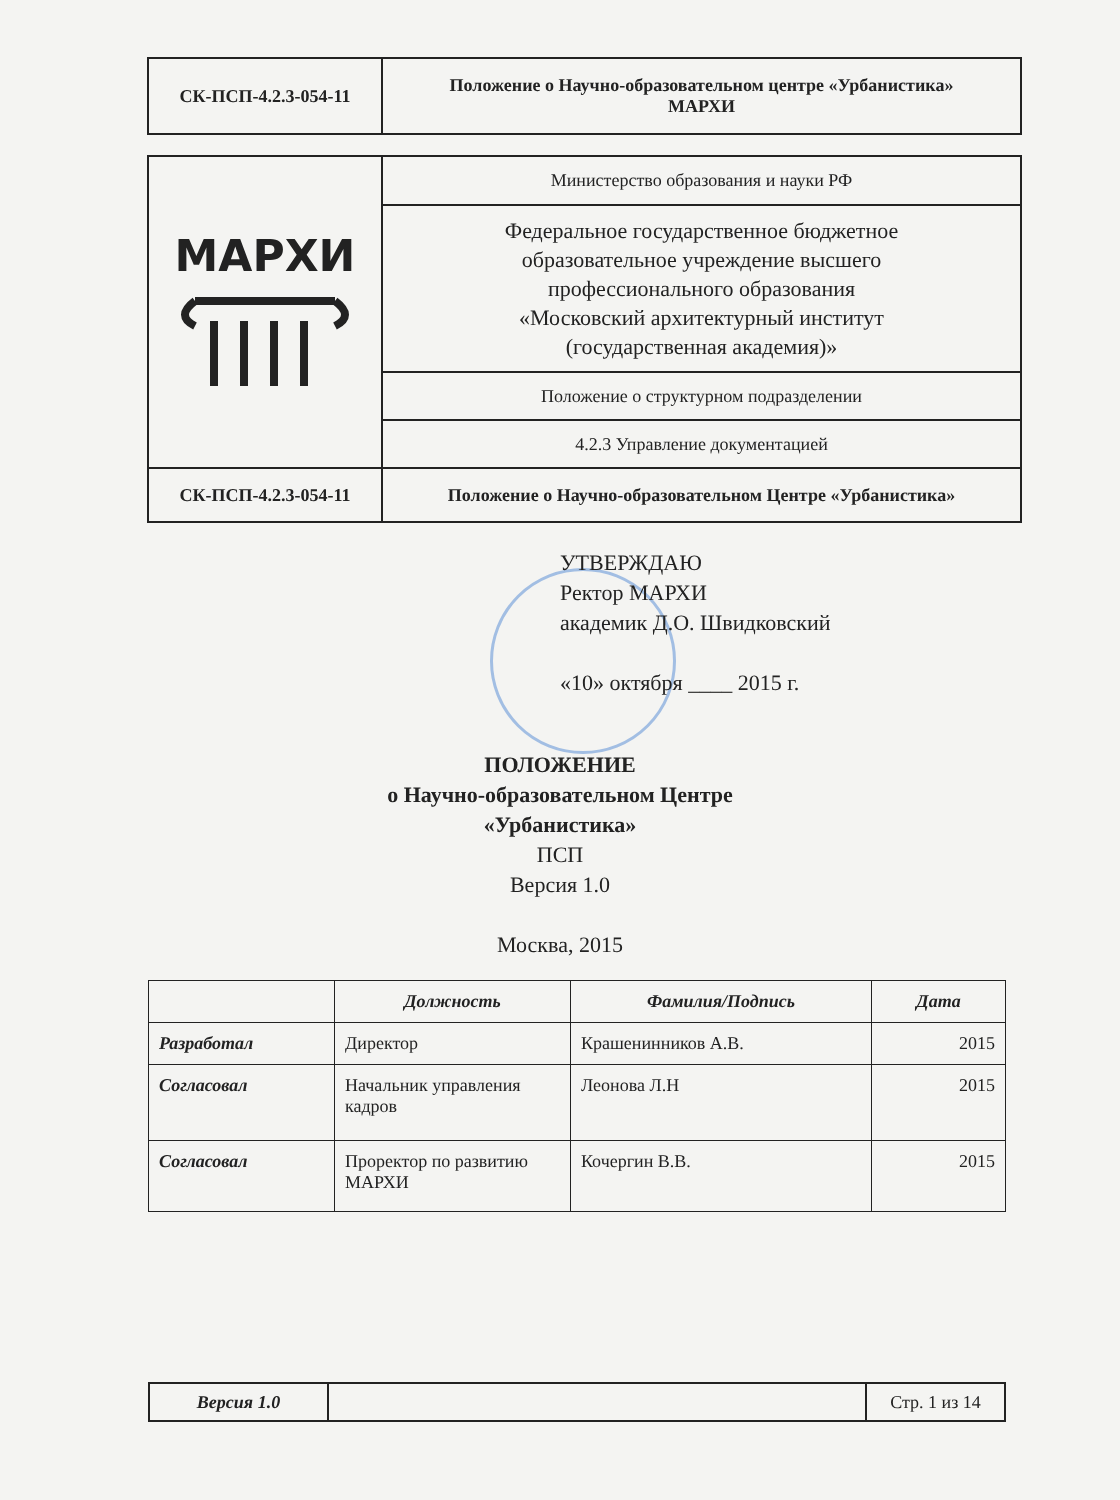| СК-ПСП-4.2.3-054-11 | Положение о Научно-образовательном центре «Урбанистика» МАРХИ |
| МАРХИ | Министерство образования и науки РФ |
| | Федеральное государственное бюджетное образовательное учреждение высшего профессионального образования «Московский архитектурный институт (государственная академия)» |
| | Положение о структурном подразделении |
| | 4.2.3 Управление документацией |
| СК-ПСП-4.2.3-054-11 | Положение о Научно-образовательном Центре «Урбанистика» |
УТВЕРЖДАЮ
Ректор МАРХИ
академик Д.О. Швидковский
«10» октября ____ 2015 г.
ПОЛОЖЕНИЕ
о Научно-образовательном Центре
«Урбанистика»
ПСП
Версия 1.0
Москва, 2015
| | Должность | Фамилия/Подпись | Дата |
| --- | --- | --- | --- |
| Разработал | Директор | Крашенинников А.В. | 2015 |
| Согласовал | Начальник управления кадров | Леонова Л.Н | 2015 |
| Согласовал | Проректор по развитию МАРХИ | Кочергин В.В. | 2015 |
| Версия 1.0 | | Стр. 1 из 14 |